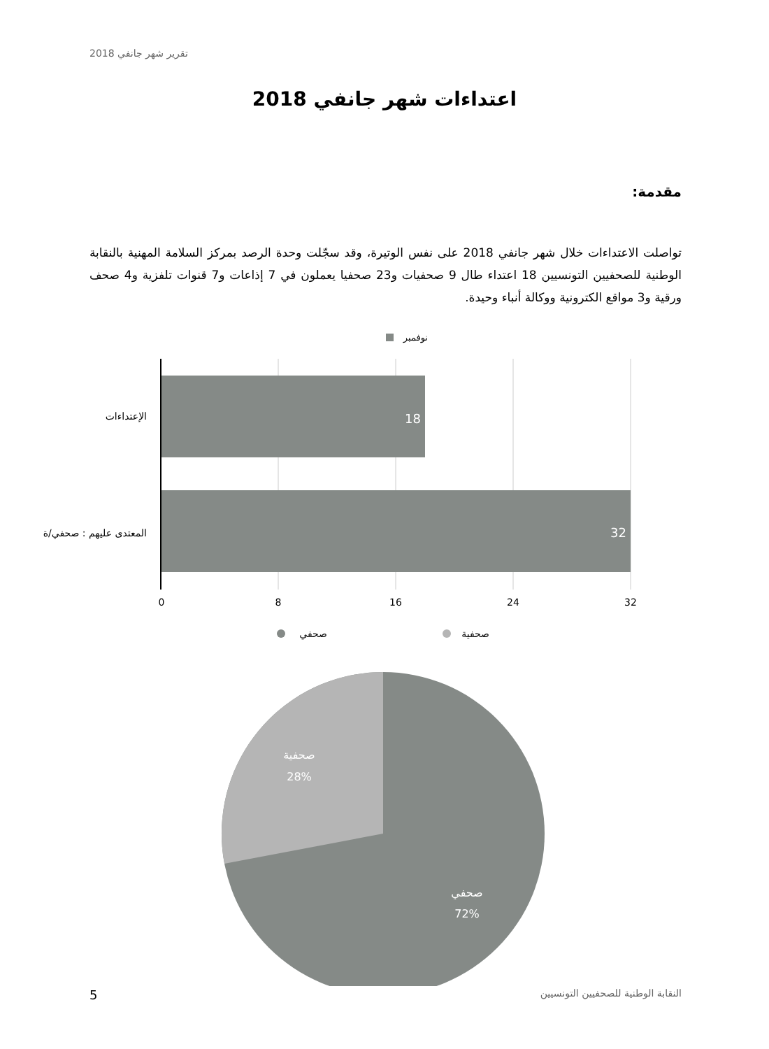تقرير شهر جانفي 2018
اعتداءات شهر جانفي 2018
مقدمة:
تواصلت الاعتداءات خلال شهر جانفي 2018 على نفس الوتيرة، وقد سجّلت وحدة الرصد بمركز السلامة المهنية بالنقابة الوطنية للصحفيين التونسيين 18 اعتداء طال 9 صحفيات و23 صحفيا يعملون في 7 إذاعات و7 قنوات تلفزية و4 صحف ورقية و3 مواقع الكترونية ووكالة أنباء وحيدة.
نوفمبر
18
32
الإعتداءات
المعتدى عليهم : صحفي/ة
0
8
16
24
32
صحفي
صحفية
صحفية
28%
صحفي
72%
5
النقابة الوطنية للصحفيين التونسيين